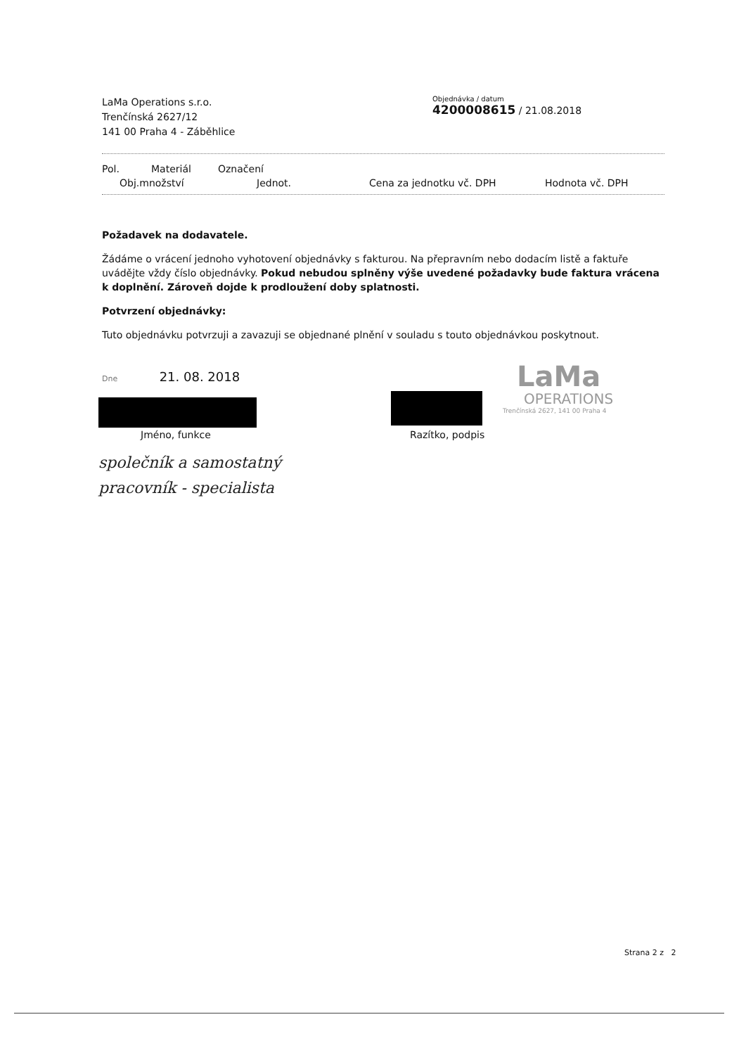LaMa Operations s.r.o.
Trenčínská 2627/12
141 00 Praha 4 - Záběhlice
Objednávka / datum
4200008615 / 21.08.2018
Pol. Materiál Označení
Obj.množství Jednot. Cena za jednotku vč. DPH Hodnota vč. DPH
Požadavek na dodavatele.
Žádáme o vrácení jednoho vyhotovení objednávky s fakturou. Na přepravním nebo dodacím listě a faktuře uvádějte vždy číslo objednávky. Pokud nebudou splněny výše uvedené požadavky bude faktura vrácena k doplnění. Zároveň dojde k prodloužení doby splatnosti.
Potvrzení objednávky:
Tuto objednávku potvrzuji a zavazuji se objednané plnění v souladu s touto objednávkou poskytnout.
Dne 21. 08. 2018
LaMa
OPERATIONS
Trenčínská 2627, 141 00 Praha 4
Jméno, funkce Razítko, podpis
společník a samostatný
pracovník - specialista
Strana 2 z 2